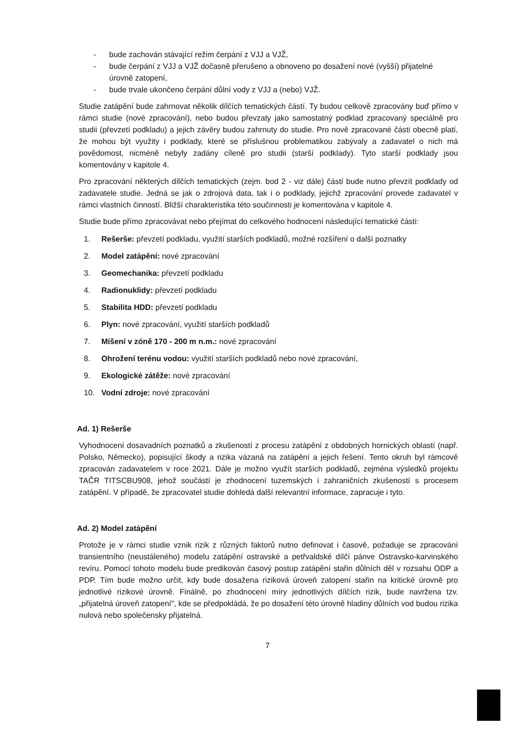- bude zachován stávající režim čerpání z VJJ a VJŽ,
- bude čerpání z VJJ a VJŽ dočasně přerušeno a obnoveno po dosažení nové (vyšší) přijatelné úrovně zatopení,
- bude trvale ukončeno čerpání důlní vody z VJJ a (nebo) VJŽ.
Studie zatápění bude zahrnovat několik dílčích tematických částí. Ty budou celkově zpracovány buď přímo v rámci studie (nové zpracování), nebo budou převzaty jako samostatný podklad zpracovaný speciálně pro studii (převzetí podkladu) a jejich závěry budou zahrnuty do studie. Pro nově zpracované části obecně platí, že mohou být využity i podklady, které se příslušnou problematikou zabývaly a zadavatel o nich má povědomost, nicméně nebyly zadány cíleně pro studii (starší podklady). Tyto starší podklady jsou komentovány v kapitole 4.
Pro zpracování některých dílčích tematických (zejm. bod 2 - viz dále) částí bude nutno převzít podklady od zadavatele studie. Jedná se jak o zdrojová data, tak i o podklady, jejichž zpracování provede zadavatel v rámci vlastních činností. Bližší charakteristika této součinnosti je komentována v kapitole 4.
Studie bude přímo zpracovávat nebo přejímat do celkového hodnocení následující tematické části:
1. Rešerše: převzetí podkladu, využití starších podkladů, možné rozšíření o další poznatky
2. Model zatápění: nové zpracování
3. Geomechanika: převzetí podkladu
4. Radionuklidy: převzetí podkladu
5. Stabilita HDD: převzetí podkladu
6. Plyn: nové zpracování, využití starších podkladů
7. Míšení v zóně 170 - 200 m n.m.: nové zpracování
8. Ohrožení terénu vodou: využití starších podkladů nebo nové zpracování,
9. Ekologické zátěže: nové zpracování
10. Vodní zdroje: nové zpracování
Ad. 1) Rešerše
Vyhodnocení dosavadních poznatků a zkušeností z procesu zatápění z obdobných hornických oblastí (např. Polsko, Německo), popisující škody a rizika vázaná na zatápění a jejich řešení. Tento okruh byl rámcově zpracován zadavatelem v roce 2021. Dále je možno využít starších podkladů, zejména výsledků projektu TAČR TITSCBU908, jehož součástí je zhodnocení tuzemských i zahraničních zkušeností s procesem zatápění. V případě, že zpracovatel studie dohledá další relevantní informace, zapracuje i tyto.
Ad. 2) Model zatápění
Protože je v rámci studie vznik rizik z různých faktorů nutno definovat i časově, požaduje se zpracování transientního (neustáleného) modelu zatápění ostravské a petřvaldské dílčí pánve Ostravsko-karvinského revíru. Pomocí tohoto modelu bude predikován časový postup zatápění stařin důlních děl v rozsahu ODP a PDP. Tím bude možno určit, kdy bude dosažena riziková úroveň zatopení stařin na kritické úrovně pro jednotlivé rizikové úrovně. Finálně, po zhodnocení míry jednotlivých dílčích rizik, bude navržena tzv. „přijatelná úroveň zatopení", kde se předpokládá, že po dosažení této úrovně hladiny důlních vod budou rizika nulová nebo společensky přijatelná.
7